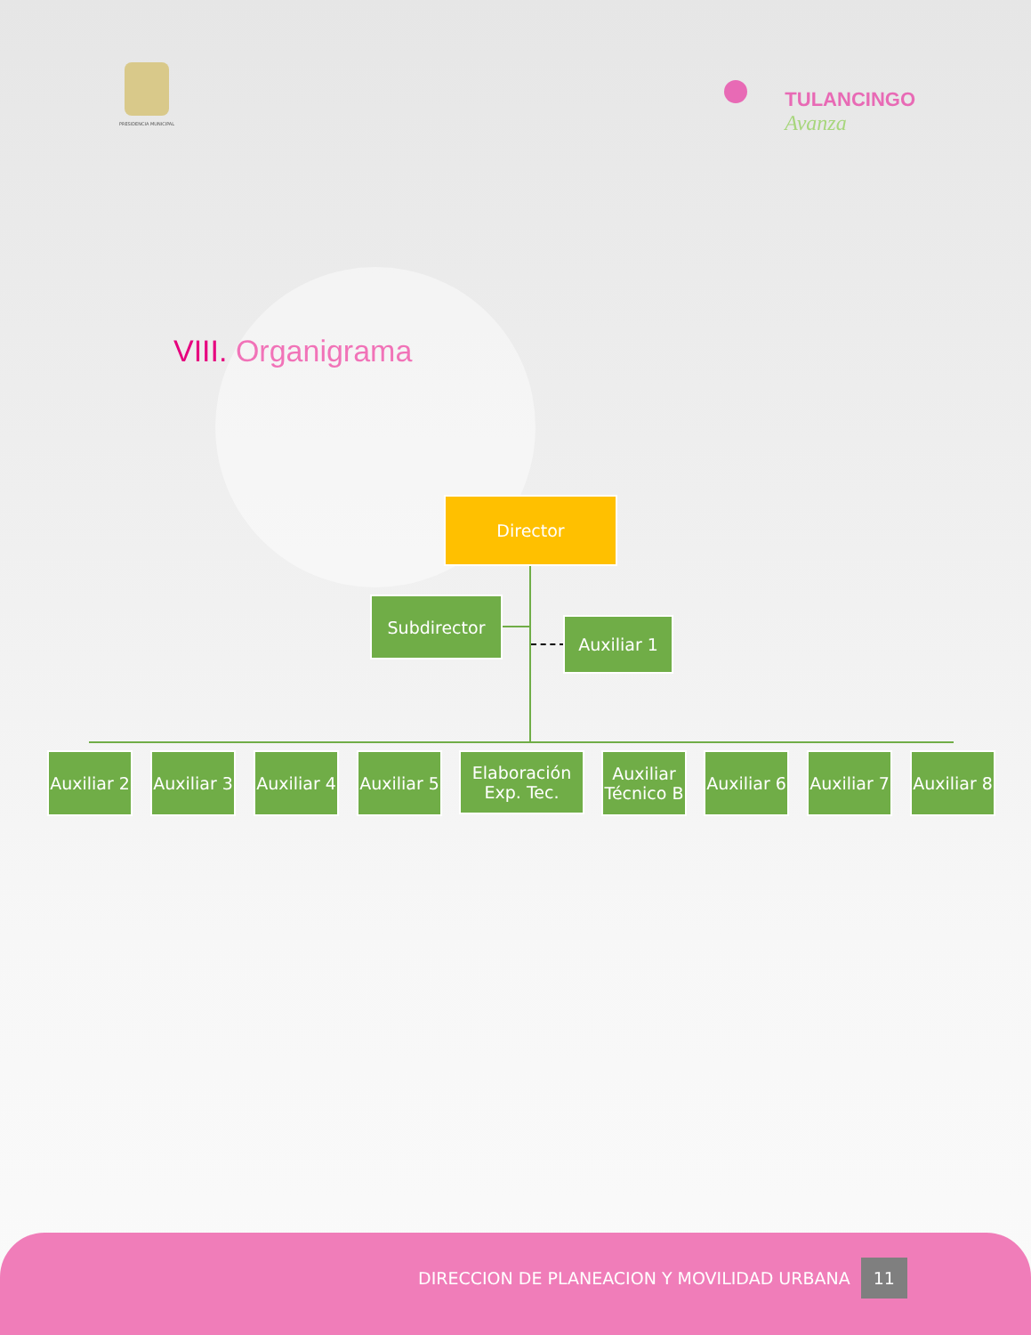PRESIDENCIA MUNICIPAL
TULANCINGO
Avanza
VIII. Organigrama
Director
Subdirector
Auxiliar 1
Auxiliar 2
Auxiliar 3
Auxiliar 4
Auxiliar 5
Elaboración
Exp. Tec.
Auxiliar
Técnico B
Auxiliar 6
Auxiliar 7
Auxiliar 8
DIRECCION DE PLANEACION Y MOVILIDAD URBANA 11